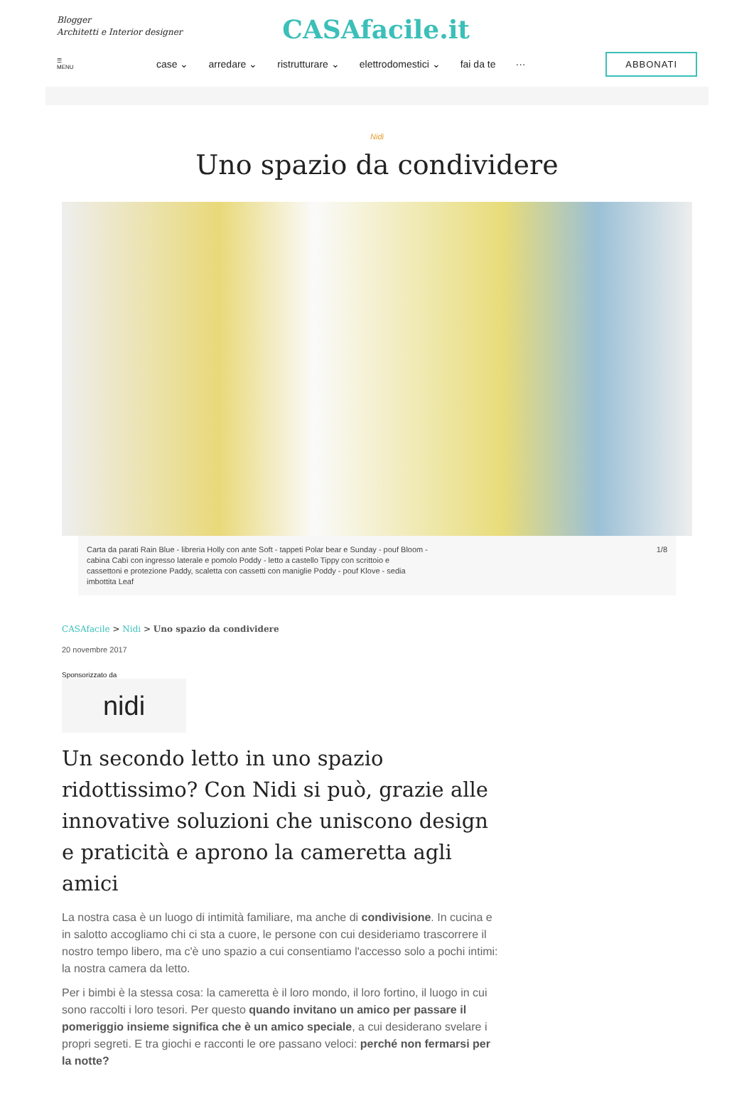Blogger
Architetti e Interior designer
CASAfacile.it
☰
MENU
case ⌄ arredare ⌄ ristrutturare ⌄ elettrodomestici ⌄ fai da te ···
ABBONATI
Nidi
Uno spazio da condividere
Carta da parati Rain Blue - libreria Holly con ante Soft - tappeti Polar bear e Sunday - pouf Bloom -
cabina Cabì con ingresso laterale e pomolo Poddy - letto a castello Tippy con scrittoio e
cassettoni e protezione Paddy, scaletta con cassetti con maniglie Poddy - pouf Klove - sedia
imbottita Leaf
1/8
CASAfacile > Nidi > Uno spazio da condividere
20 novembre 2017
Sponsorizzato da
nidi
Un secondo letto in uno spazio ridottissimo? Con Nidi si può, grazie alle innovative soluzioni che uniscono design e praticità e aprono la cameretta agli amici
La nostra casa è un luogo di intimità familiare, ma anche di condivisione. In cucina e in salotto accogliamo chi ci sta a cuore, le persone con cui desideriamo trascorrere il nostro tempo libero, ma c'è uno spazio a cui consentiamo l'accesso solo a pochi intimi: la nostra camera da letto.
Per i bimbi è la stessa cosa: la cameretta è il loro mondo, il loro fortino, il luogo in cui sono raccolti i loro tesori. Per questo quando invitano un amico per passare il pomeriggio insieme significa che è un amico speciale, a cui desiderano svelare i propri segreti. E tra giochi e racconti le ore passano veloci: perché non fermarsi per la notte?